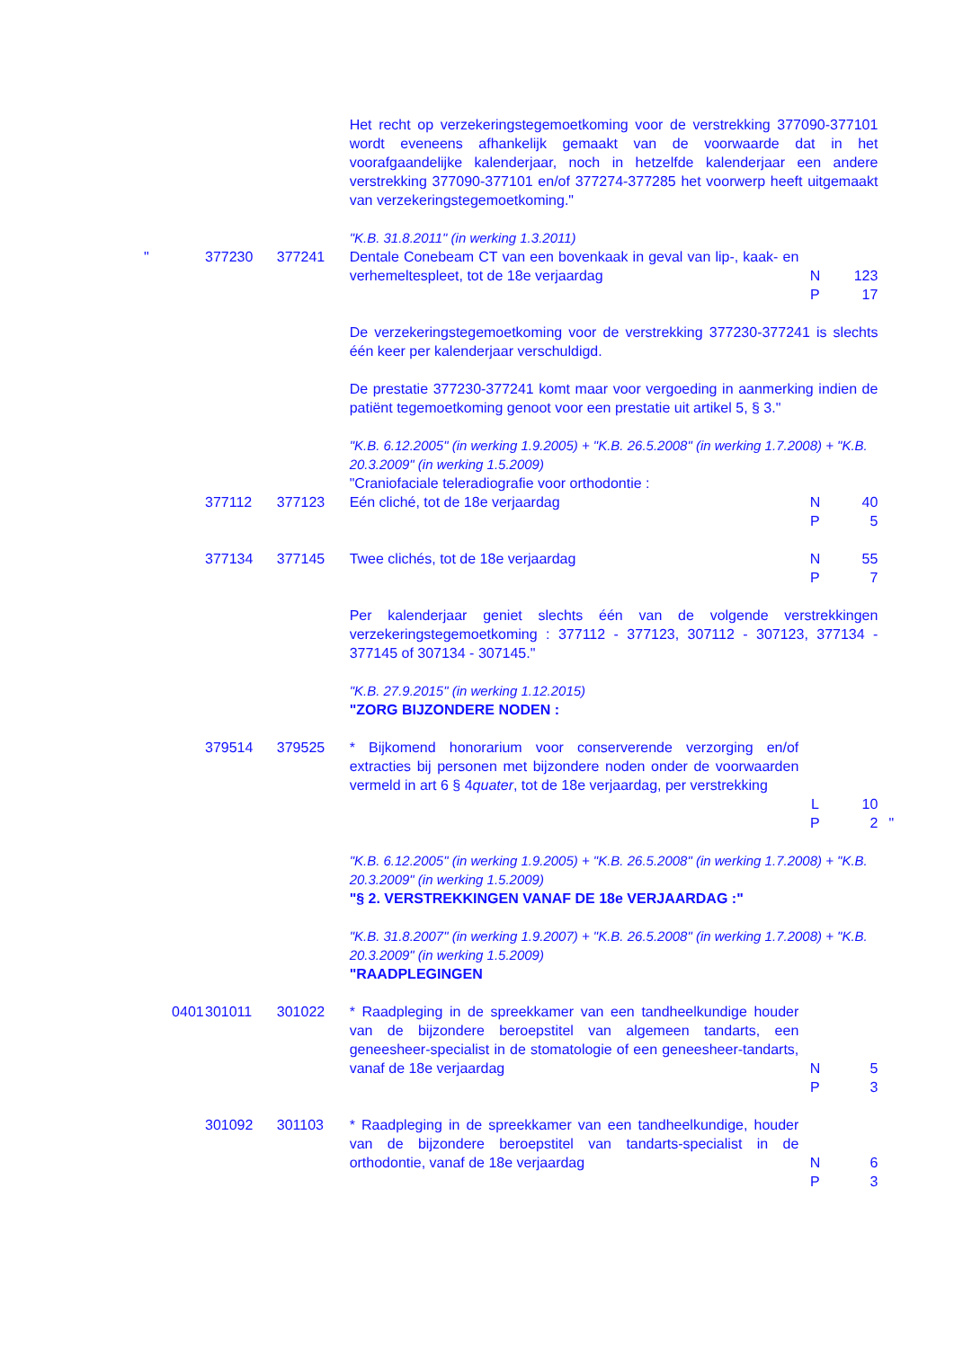| | | | | Het recht op verzekeringstegemoetkoming voor de verstrekking 377090-377101 wordt eveneens afhankelijk gemaakt van de voorwaarde dat in het voorafgaandelijke kalenderjaar, noch in hetzelfde kalenderjaar een andere verstrekking 377090-377101 en/of 377274-377285 het voorwerp heeft uitgemaakt van verzekeringstegemoetkoming." | | | |
| | | | | "K.B. 31.8.2011" (in werking 1.3.2011) | | | |
| " | | 377230 | 377241 | Dentale Conebeam CT van een bovenkaak in geval van lip-, kaak- en verhemeltespleet, tot de 18e verjaardag | N P | 123 17 | |
| | | | | De verzekeringstegemoetkoming voor de verstrekking 377230-377241 is slechts één keer per kalenderjaar verschuldigd. De prestatie 377230-377241 komt maar voor vergoeding in aanmerking indien de patiënt tegemoetkoming genoot voor een prestatie uit artikel 5, § 3." | | | |
| | | | | "K.B. 6.12.2005" (in werking 1.9.2005) + "K.B. 26.5.2008" (in werking 1.7.2008) + "K.B. 20.3.2009" (in werking 1.5.2009) | | | |
| | | | | "Craniofaciale teleradiografie voor orthodontie : | | | |
| | | 377112 | 377123 | Eén cliché, tot de 18e verjaardag | N P | 40 5 | |
| | | 377134 | 377145 | Twee clichés, tot de 18e verjaardag | N P | 55 7 | |
| | | | | Per kalenderjaar geniet slechts één van de volgende verstrekkingen verzekeringstegemoetkoming : 377112 - 377123, 307112 - 307123, 377134 - 377145 of 307134 - 307145." | | | |
| | | | | "K.B. 27.9.2015" (in werking 1.12.2015) | | | |
| | | | | "ZORG BIJZONDERE NODEN : | | | |
| | | 379514 | 379525 | * Bijkomend honorarium voor conserverende verzorging en/of extracties bij personen met bijzondere noden onder de voorwaarden vermeld in art 6 § 4 quater , tot de 18e verjaardag, per verstrekking | L P | 10 2 | " |
| | | | | "K.B. 6.12.2005" (in werking 1.9.2005) + "K.B. 26.5.2008" (in werking 1.7.2008) + "K.B. 20.3.2009" (in werking 1.5.2009) | | | |
| | | | | "§ 2. VERSTREKKINGEN VANAF DE 18e VERJAARDAG :" | | | |
| | | | | "K.B. 31.8.2007" (in werking 1.9.2007) + "K.B. 26.5.2008" (in werking 1.7.2008) + "K.B. 20.3.2009" (in werking 1.5.2009) | | | |
| | | | | "RAADPLEGINGEN | | | |
| | 0401 | 301011 | 301022 | * Raadpleging in de spreekkamer van een tandheelkundige houder van de bijzondere beroepstitel van algemeen tandarts, een geneesheer-specialist in de stomatologie of een geneesheer-tandarts, vanaf de 18e verjaardag | N P | 5 3 | |
| | | 301092 | 301103 | * Raadpleging in de spreekkamer van een tandheelkundige, houder van de bijzondere beroepstitel van tandarts-specialist in de orthodontie, vanaf de 18e verjaardag | N P | 6 3 | |